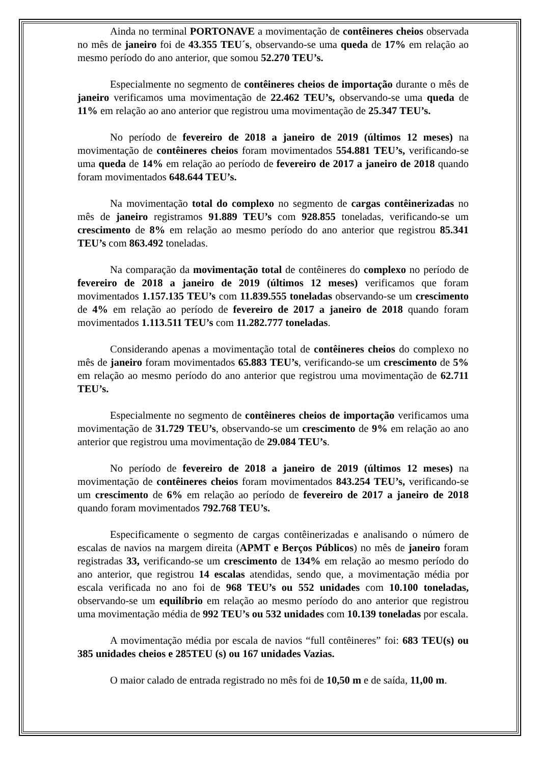Ainda no terminal PORTONAVE a movimentação de contêineres cheios observada no mês de janeiro foi de 43.355 TEU´s, observando-se uma queda de 17% em relação ao mesmo período do ano anterior, que somou 52.270 TEU’s.
Especialmente no segmento de contêineres cheios de importação durante o mês de janeiro verificamos uma movimentação de 22.462 TEU’s, observando-se uma queda de 11% em relação ao ano anterior que registrou uma movimentação de 25.347 TEU’s.
No período de fevereiro de 2018 a janeiro de 2019 (últimos 12 meses) na movimentação de contêineres cheios foram movimentados 554.881 TEU’s, verificando-se uma queda de 14% em relação ao período de fevereiro de 2017 a janeiro de 2018 quando foram movimentados 648.644 TEU’s.
Na movimentação total do complexo no segmento de cargas contêinerizadas no mês de janeiro registramos 91.889 TEU’s com 928.855 toneladas, verificando-se um crescimento de 8% em relação ao mesmo período do ano anterior que registrou 85.341 TEU’s com 863.492 toneladas.
Na comparação da movimentação total de contêineres do complexo no período de fevereiro de 2018 a janeiro de 2019 (últimos 12 meses) verificamos que foram movimentados 1.157.135 TEU’s com 11.839.555 toneladas observando-se um crescimento de 4% em relação ao período de fevereiro de 2017 a janeiro de 2018 quando foram movimentados 1.113.511 TEU’s com 11.282.777 toneladas.
Considerando apenas a movimentação total de contêineres cheios do complexo no mês de janeiro foram movimentados 65.883 TEU’s, verificando-se um crescimento de 5% em relação ao mesmo período do ano anterior que registrou uma movimentação de 62.711 TEU’s.
Especialmente no segmento de contêineres cheios de importação verificamos uma movimentação de 31.729 TEU’s, observando-se um crescimento de 9% em relação ao ano anterior que registrou uma movimentação de 29.084 TEU’s.
No período de fevereiro de 2018 a janeiro de 2019 (últimos 12 meses) na movimentação de contêineres cheios foram movimentados 843.254 TEU’s, verificando-se um crescimento de 6% em relação ao período de fevereiro de 2017 a janeiro de 2018 quando foram movimentados 792.768 TEU’s.
Especificamente o segmento de cargas contêinerizadas e analisando o número de escalas de navios na margem direita (APMT e Berços Públicos) no mês de janeiro foram registradas 33, verificando-se um crescimento de 134% em relação ao mesmo período do ano anterior, que registrou 14 escalas atendidas, sendo que, a movimentação média por escala verificada no ano foi de 968 TEU’s ou 552 unidades com 10.100 toneladas, observando-se um equilíbrio em relação ao mesmo período do ano anterior que registrou uma movimentação média de 992 TEU’s ou 532 unidades com 10.139 toneladas por escala.
A movimentação média por escala de navios “full contêineres” foi: 683 TEU(s) ou 385 unidades cheios e 285TEU (s) ou 167 unidades Vazias.
O maior calado de entrada registrado no mês foi de 10,50 m e de saída, 11,00 m.